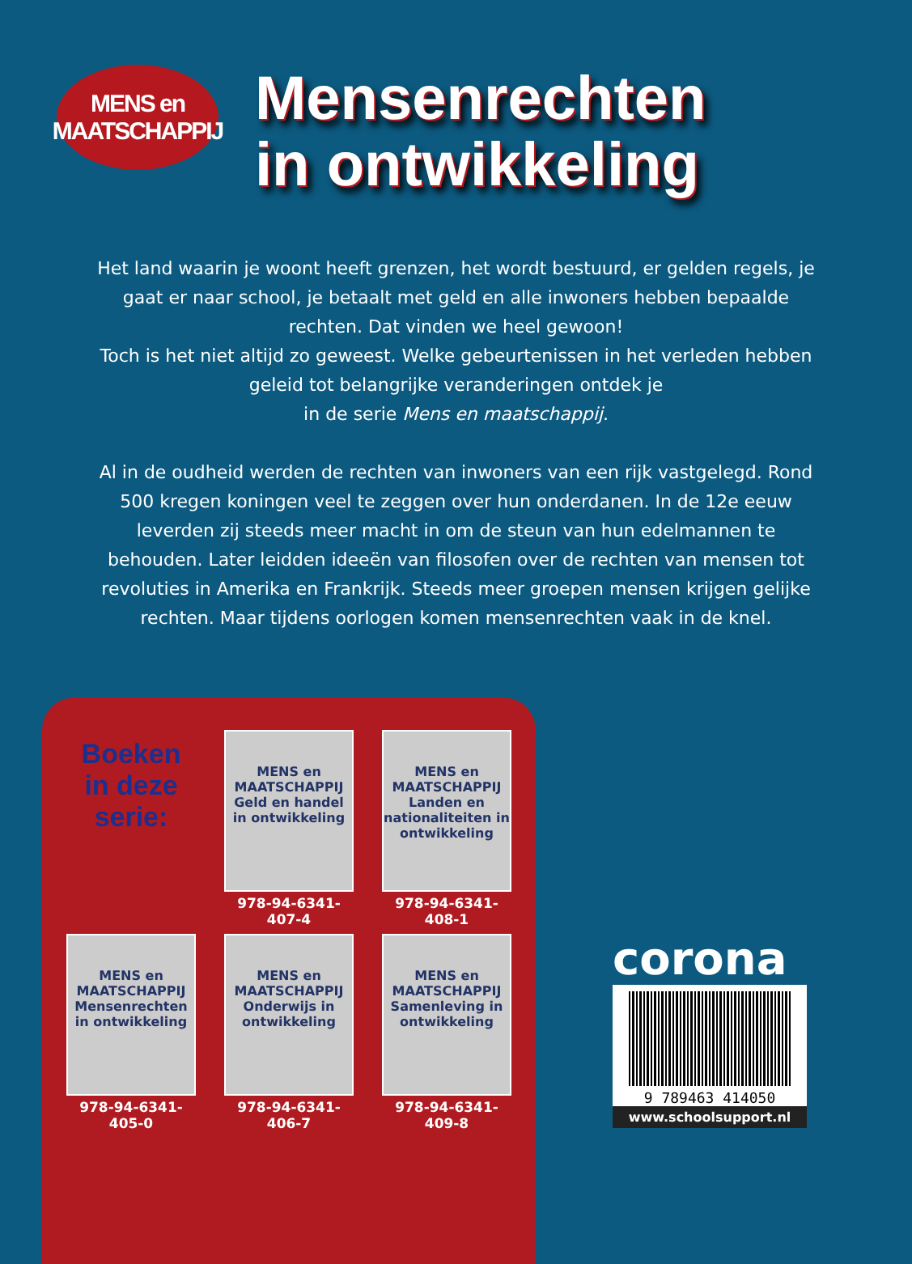MENS en
MAATSCHAPPIJ
Mensenrechten
in ontwikkeling
Het land waarin je woont heeft grenzen, het wordt bestuurd, er gelden regels, je gaat er naar school, je betaalt met geld en alle inwoners hebben bepaalde rechten. Dat vinden we heel gewoon!
Toch is het niet altijd zo geweest. Welke gebeurtenissen in het verleden hebben geleid tot belangrijke veranderingen ontdek je
in de serie Mens en maatschappij.
Al in de oudheid werden de rechten van inwoners van een rijk vastgelegd. Rond 500 kregen koningen veel te zeggen over hun onderdanen. In de 12e eeuw leverden zij steeds meer macht in om de steun van hun edelmannen te behouden. Later leidden ideeën van filosofen over de rechten van mensen tot revoluties in Amerika en Frankrijk. Steeds meer groepen mensen krijgen gelijke rechten. Maar tijdens oorlogen komen mensenrechten vaak in de knel.
Boeken
in deze
serie:
MENS en MAATSCHAPPIJ
Geld en handel in ontwikkeling
978-94-6341-407-4
MENS en MAATSCHAPPIJ
Landen en nationaliteiten in ontwikkeling
978-94-6341-408-1
MENS en MAATSCHAPPIJ
Mensenrechten in ontwikkeling
978-94-6341-405-0
MENS en MAATSCHAPPIJ
Onderwijs in ontwikkeling
978-94-6341-406-7
MENS en MAATSCHAPPIJ
Samenleving in ontwikkeling
978-94-6341-409-8
corona
9 789463 414050
www.schoolsupport.nl